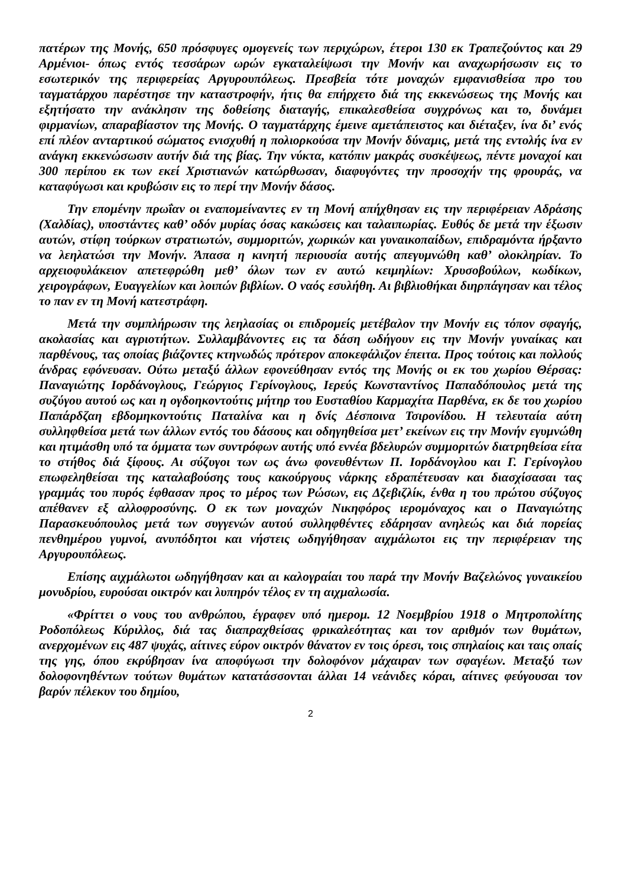πατέρων της Μονής, 650 πρόσφυγες ομογενείς των περιχώρων, έτεροι 130 εκ Τραπεζούντος και 29 Αρμένιοι- όπως εντός τεσσάρων ωρών εγκαταλείψωσι την Μονήν και αναχωρήσωσιν εις το εσωτερικόν της περιφερείας Αργυρουπόλεως. Πρεσβεία τότε μοναχών εμφανισθείσα προ του ταγματάρχου παρέστησε την καταστροφήν, ήτις θα επήρχετο διά της εκκενώσεως της Μονής και εξητήσατο την ανάκλησιν της δοθείσης διαταγής, επικαλεσθείσα συγχρόνως και το, δυνάμει φιρμανίων, απαραβίαστον της Μονής. Ο ταγματάρχης έμεινε αμετάπειστος και διέταξεν, ίνα δι’ ενός επί πλέον ανταρτικού σώματος ενισχυθή η πολιορκούσα την Μονήν δύναμις, μετά της εντολής ίνα εν ανάγκη εκκενώσωσιν αυτήν διά της βίας. Την νύκτα, κατόπιν μακράς συσκέψεως, πέντε μοναχοί και 300 περίπου εκ των εκεί Χριστιανών κατώρθωσαν, διαφυγόντες την προσοχήν της φρουράς, να καταφύγωσι και κρυβώσιν εις το περί την Μονήν δάσος.
Την επομένην πρωΐαν οι εναπομείναντες εν τη Μονή απήχθησαν εις την περιφέρειαν Αδράσης (Χαλδίας), υποστάντες καθ’ οδόν μυρίας όσας κακώσεις και ταλαιπωρίας. Ευθύς δε μετά την έξωσιν αυτών, στίφη τούρκων στρατιωτών, συμμοριτών, χωρικών και γυναικοπαίδων, επιδραμόντα ήρξαντο να λεηλατώσι την Μονήν. Άπασα η κινητή περιουσία αυτής απεγυμνώθη καθ’ ολοκληρίαν. Το αρχειοφυλάκειον απετεφρώθη μεθ’ όλων των εν αυτώ κειμηλίων: Χρυσοβούλων, κωδίκων, χειρογράφων, Ευαγγελίων και λοιπών βιβλίων. Ο ναός εσυλήθη. Αι βιβλιοθήκαι διηρπάγησαν και τέλος το παν εν τη Μονή κατεστράφη.
Μετά την συμπλήρωσιν της λεηλασίας οι επιδρομείς μετέβαλον την Μονήν εις τόπον σφαγής, ακολασίας και αγριοτήτων. Συλλαμβάνοντες εις τα δάση ωδήγουν εις την Μονήν γυναίκας και παρθένους, τας οποίας βιάζοντες κτηνωδώς πρότερον αποκεφάλιζον έπειτα. Προς τούτοις και πολλούς άνδρας εφόνευσαν. Ούτω μεταξύ άλλων εφονεύθησαν εντός της Μονής οι εκ του χωρίου Θέρσας: Παναγιώτης Ιορδάνογλους, Γεώργιος Γερίνογλους, Ιερεύς Κωνσταντίνος Παπαδόπουλος μετά της συζύγου αυτού ως και η ογδοηκοντούτις μήτηρ του Ευσταθίου Καρμαχίτα Παρθένα, εκ δε του χωρίου Παπάρδζαη εβδομηκοντούτις Παταλίνα και η δνίς Δέσποινα Τσιρονίδου. Η τελευταία αύτη συλληφθείσα μετά των άλλων εντός του δάσους και οδηγηθείσα μετ’ εκείνων εις την Μονήν εγυμνώθη και ητιμάσθη υπό τα όμματα των συντρόφων αυτής υπό εννέα βδελυρών συμμοριτών διατρηθείσα είτα το στήθος διά ξίφους. Αι σύζυγοι των ως άνω φονευθέντων Π. Ιορδάνογλου και Γ. Γερίνογλου επωφεληθείσαι της καταλαβούσης τους κακούργους νάρκης εδραπέτευσαν και διασχίσασαι τας γραμμάς του πυρός έφθασαν προς το μέρος των Ρώσων, εις Δζεβιζλίκ, ένθα η του πρώτου σύζυγος απέθανεν εξ αλλοφροσύνης. Ο εκ των μοναχών Νικηφόρος ιερομόναχος και ο Παναγιώτης Παρασκευόπουλος μετά των συγγενών αυτού συλληφθέντες εδάρησαν ανηλεώς και διά πορείας πενθημέρου γυμνοί, ανυπόδητοι και νήστεις ωδηγήθησαν αιχμάλωτοι εις την περιφέρειαν της Αργυρουπόλεως.
Επίσης αιχμάλωτοι ωδηγήθησαν και αι καλογραίαι του παρά την Μονήν Βαζελώνος γυναικείου μονυδρίου, ευρούσαι οικτρόν και λυπηρόν τέλος εν τη αιχμαλωσία.
«Φρίττει ο νους του ανθρώπου, έγραφεν υπό ημερομ. 12 Νοεμβρίου 1918 ο Μητροπολίτης Ροδοπόλεως Κύριλλος, διά τας διαπραχθείσας φρικαλεότητας και τον αριθμόν των θυμάτων, ανερχομένων εις 487 ψυχάς, αίτινες εύρον οικτρόν θάνατον εν τοις όρεσι, τοις σπηλαίοις και ταις οπαίς της γης, όπου εκρύβησαν ίνα αποφύγωσι την δολοφόνον μάχαιραν των σφαγέων. Μεταξύ των δολοφονηθέντων τούτων θυμάτων κατατάσσονται άλλαι 14 νεάνιδες κόραι, αίτινες φεύγουσαι τον βαρύν πέλεκυν του δημίου,
2